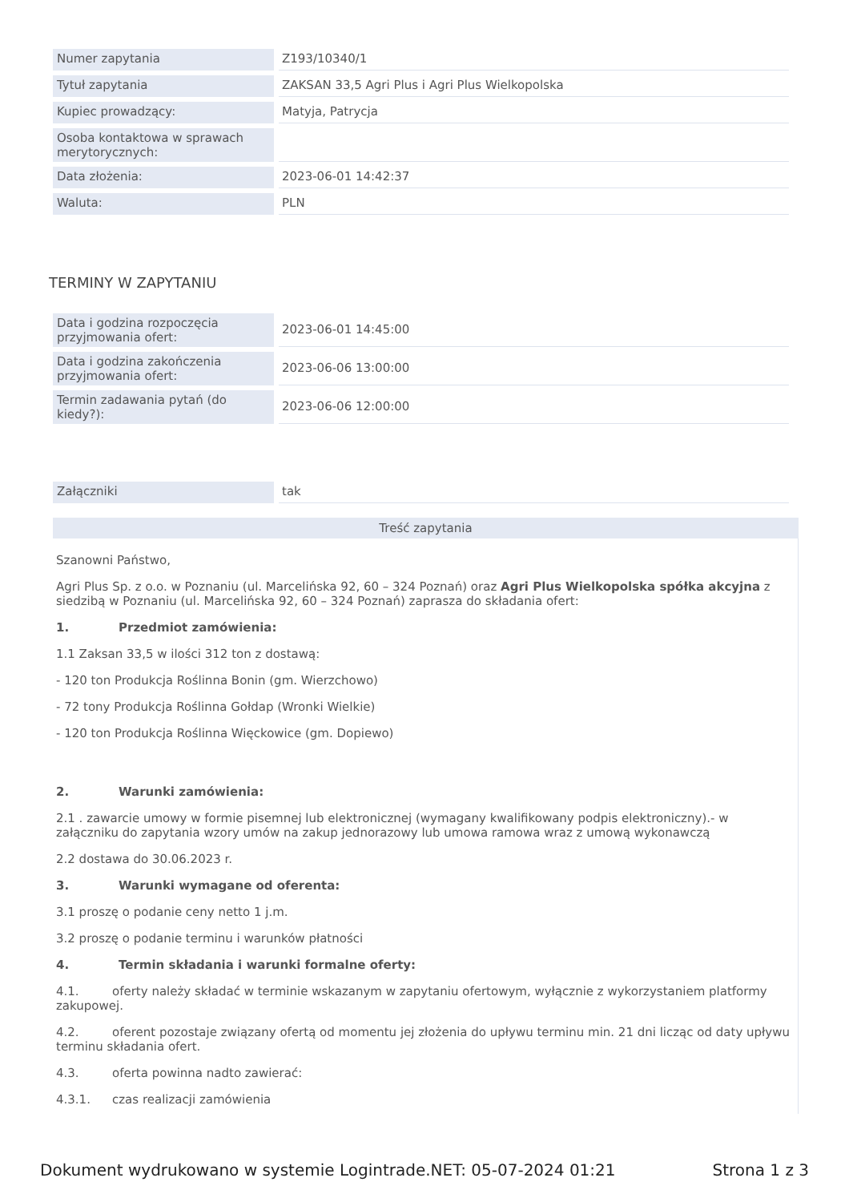| Numer zapytania | Z193/10340/1 |
| Tytuł zapytania | ZAKSAN 33,5 Agri Plus i Agri Plus Wielkopolska |
| Kupiec prowadzący: | Matyja, Patrycja |
| Osoba kontaktowa w sprawach merytorycznych: | |
| Data złożenia: | 2023-06-01 14:42:37 |
| Waluta: | PLN |
TERMINY W ZAPYTANIU
| Data i godzina rozpoczęcia przyjmowania ofert: | 2023-06-01 14:45:00 |
| Data i godzina zakończenia przyjmowania ofert: | 2023-06-06 13:00:00 |
| Termin zadawania pytań (do kiedy?): | 2023-06-06 12:00:00 |
| Załączniki | tak |
Treść zapytania
Szanowni Państwo,
Agri Plus Sp. z o.o. w Poznaniu (ul. Marcelińska 92, 60 – 324 Poznań) oraz Agri Plus Wielkopolska spółka akcyjna z siedzibą w Poznaniu (ul. Marcelińska 92, 60 – 324 Poznań) zaprasza do składania ofert:
1. Przedmiot zamówienia:
1.1 Zaksan 33,5 w ilości 312 ton z dostawą:
- 120 ton Produkcja Roślinna Bonin (gm. Wierzchowo)
- 72 tony Produkcja Roślinna Gołdap (Wronki Wielkie)
- 120 ton Produkcja Roślinna Więckowice (gm. Dopiewo)
2. Warunki zamówienia:
2.1 . zawarcie umowy w formie pisemnej lub elektronicznej (wymagany kwalifikowany podpis elektroniczny).- w załączniku do zapytania wzory umów na zakup jednorazowy lub umowa ramowa wraz z umową wykonawczą
2.2 dostawa do 30.06.2023 r.
3. Warunki wymagane od oferenta:
3.1 proszę o podanie ceny netto 1 j.m.
3.2 proszę o podanie terminu i warunków płatności
4. Termin składania i warunki formalne oferty:
4.1. oferty należy składać w terminie wskazanym w zapytaniu ofertowym, wyłącznie z wykorzystaniem platformy zakupowej.
4.2. oferent pozostaje związany ofertą od momentu jej złożenia do upływu terminu min. 21 dni licząc od daty upływu terminu składania ofert.
4.3. oferta powinna nadto zawierać:
4.3.1. czas realizacji zamówienia
Dokument wydrukowano w systemie Logintrade.NET: 05-07-2024 01:21 Strona 1 z 3